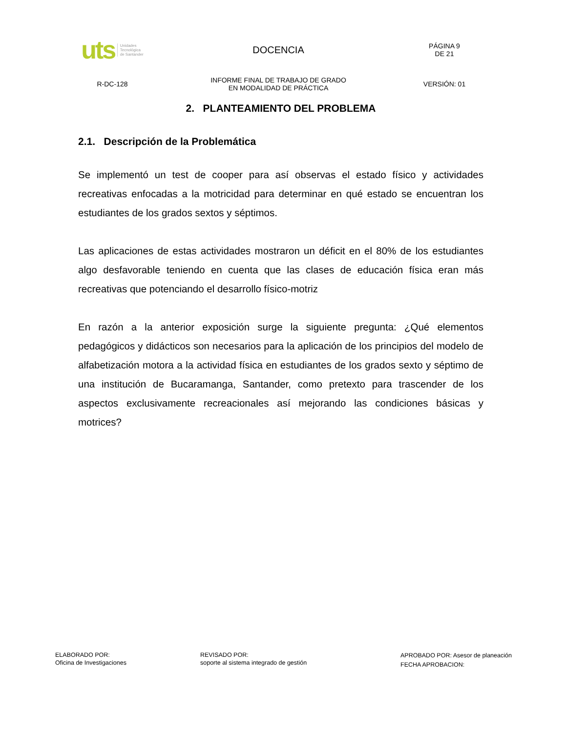| uts Unidades Tecnológica de Santander | DOCENCIA | PÁGINA 9 DE 21 |
| R-DC-128 | INFORME FINAL DE TRABAJO DE GRADO EN MODALIDAD DE PRÁCTICA | VERSIÓN: 01 |
2. PLANTEAMIENTO DEL PROBLEMA
2.1. Descripción de la Problemática
Se implementó un test de cooper para así observas el estado físico y actividades recreativas enfocadas a la motricidad para determinar en qué estado se encuentran los estudiantes de los grados sextos y séptimos.
Las aplicaciones de estas actividades mostraron un déficit en el 80% de los estudiantes algo desfavorable teniendo en cuenta que las clases de educación física eran más recreativas que potenciando el desarrollo físico-motriz
En razón a la anterior exposición surge la siguiente pregunta: ¿Qué elementos pedagógicos y didácticos son necesarios para la aplicación de los principios del modelo de alfabetización motora a la actividad física en estudiantes de los grados sexto y séptimo de una institución de Bucaramanga, Santander, como pretexto para trascender de los aspectos exclusivamente recreacionales así mejorando las condiciones básicas y motrices?
ELABORADO POR:
Oficina de Investigaciones
REVISADO POR:
soporte al sistema integrado de gestión
APROBADO POR: Asesor de planeación
FECHA APROBACION: